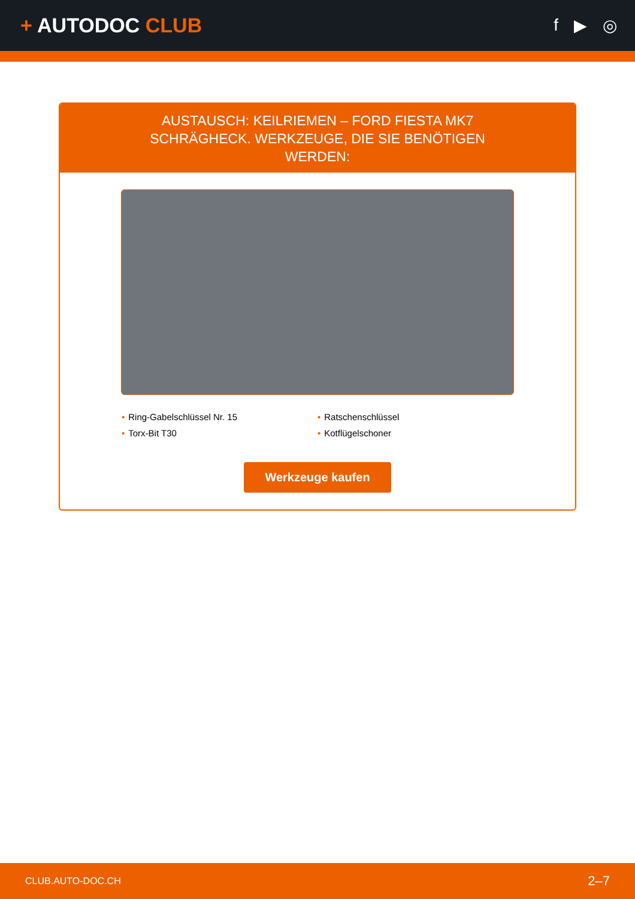+ AUTODOC CLUB
f ▶ ◎
AUSTAUSCH: KEILRIEMEN – FORD FIESTA MK7 SCHRÄGHECK. WERKZEUGE, DIE SIE BENÖTIGEN WERDEN:
• Ring-Gabelschlüssel Nr. 15
• Ratschenschlüssel
• Torx-Bit T30
• Kotflügelschoner
Werkzeuge kaufen
CLUB.AUTO-DOC.CH 2–7